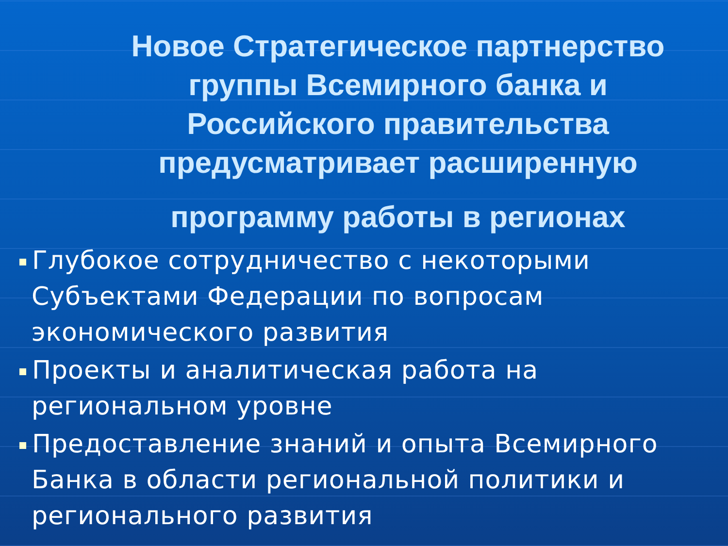Новое Стратегическое партнерство группы Всемирного банка и Российского правительства предусматривает расширенную
программу работы в регионах
Глубокое сотрудничество с некоторыми Субъектами Федерации по вопросам экономического развития
Проекты и аналитическая работа на региональном уровне
Предоставление знаний и опыта Всемирного Банка в области региональной политики и регионального развития